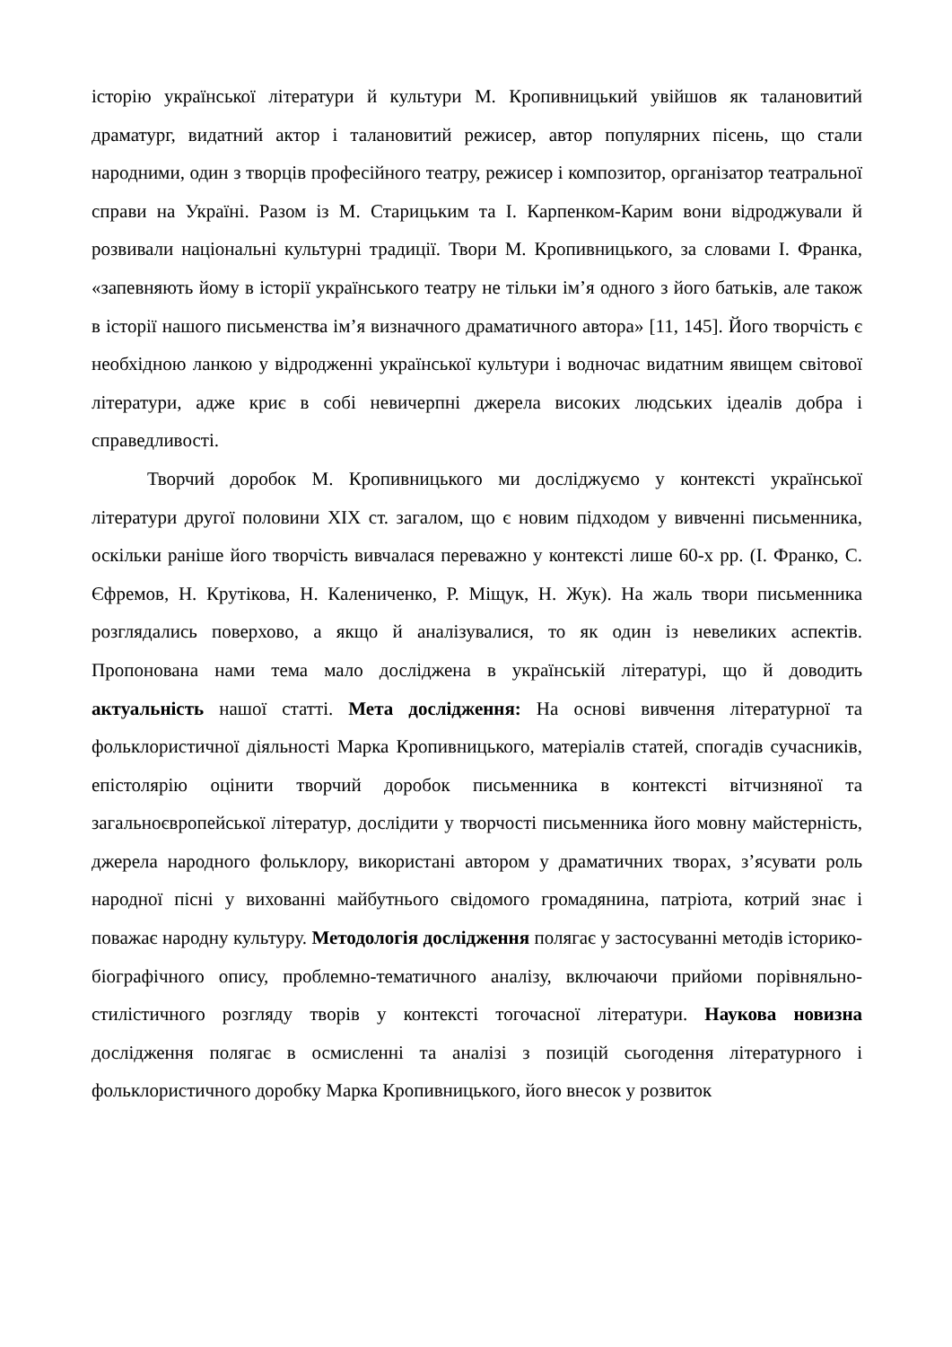історію української літератури й культури М. Кропивницький увійшов як талановитий драматург, видатний актор і талановитий режисер, автор популярних пісень, що стали народними, один з творців професійного театру, режисер і композитор, організатор театральної справи на Україні. Разом із М. Старицьким та І. Карпенком-Карим вони відроджували й розвивали національні культурні традиції. Твори М. Кропивницького, за словами І. Франка, «запевняють йому в історії українського театру не тільки ім’я одного з його батьків, але також в історії нашого письменства ім’я визначного драматичного автора» [11, 145]. Його творчість є необхідною ланкою у відродженні української культури і водночас видатним явищем світової літератури, адже криє в собі невичерпні джерела високих людських ідеалів добра і справедливості.
Творчий доробок М. Кропивницького ми досліджуємо у контексті української літератури другої половини XIX ст. загалом, що є новим підходом у вивченні письменника, оскільки раніше його творчість вивчалася переважно у контексті лише 60-х рр. (І. Франко, С. Єфремов, Н. Крутікова, Н. Калениченко, Р. Міщук, Н. Жук). На жаль твори письменника розглядались поверхово, а якщо й аналізувалися, то як один із невеликих аспектів. Пропонована нами тема мало досліджена в українській літературі, що й доводить актуальність нашої статті. Мета дослідження: На основі вивчення літературної та фольклористичної діяльності Марка Кропивницького, матеріалів статей, спогадів сучасників, епістолярію оцінити творчий доробок письменника в контексті вітчизняної та загальноєвропейської літератур, дослідити у творчості письменника його мовну майстерність, джерела народного фольклору, використані автором у драматичних творах, з’ясувати роль народної пісні у вихованні майбутнього свідомого громадянина, патріота, котрий знає і поважає народну культуру. Методологія дослідження полягає у застосуванні методів історико-біографічного опису, проблемно-тематичного аналізу, включаючи прийоми порівняльно-стилістичного розгляду творів у контексті тогочасної літератури. Наукова новизна дослідження полягає в осмисленні та аналізі з позицій сьогодення літературного і фольклористичного доробку Марка Кропивницького, його внесок у розвиток